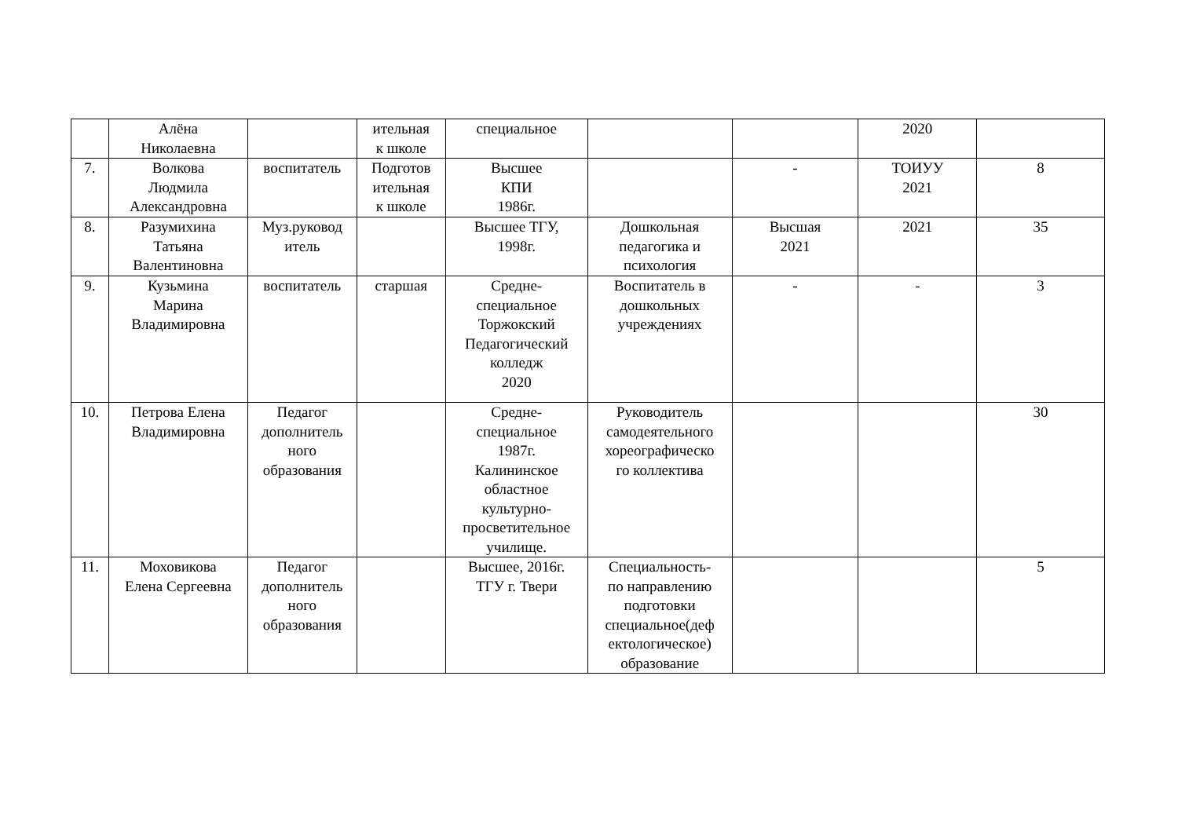| | Алёна Николаевна | | ительная к школе | специальное | | | 2020 | |
| 7. | Волкова Людмила Александровна | воспитатель | Подготов ительная к школе | Высшее КПИ 1986г. | | - | ТОИУУ 2021 | 8 |
| 8. | Разумихина Татьяна Валентиновна | Муз.руковод итель | | Высшее ТГУ, 1998г. | Дошкольная педагогика и психология | Высшая 2021 | 2021 | 35 |
| 9. | Кузьмина Марина Владимировна | воспитатель | старшая | Средне- специальное Торжокский Педагогический колледж 2020 | Воспитатель в дошкольных учреждениях | - | - | 3 |
| 10. | Петрова Елена Владимировна | Педагог дополнитель ного образования | | Средне- специальное 1987г. Калининское областное культурно- просветительное училище. | Руководитель самодеятельного хореографическо го коллектива | | | 30 |
| 11. | Моховикова Елена Сергеевна | Педагог дополнитель ного образования | | Высшее, 2016г. ТГУ г. Твери | Специальность- по направлению подготовки специальное(деф ектологическое) образование | | | 5 |